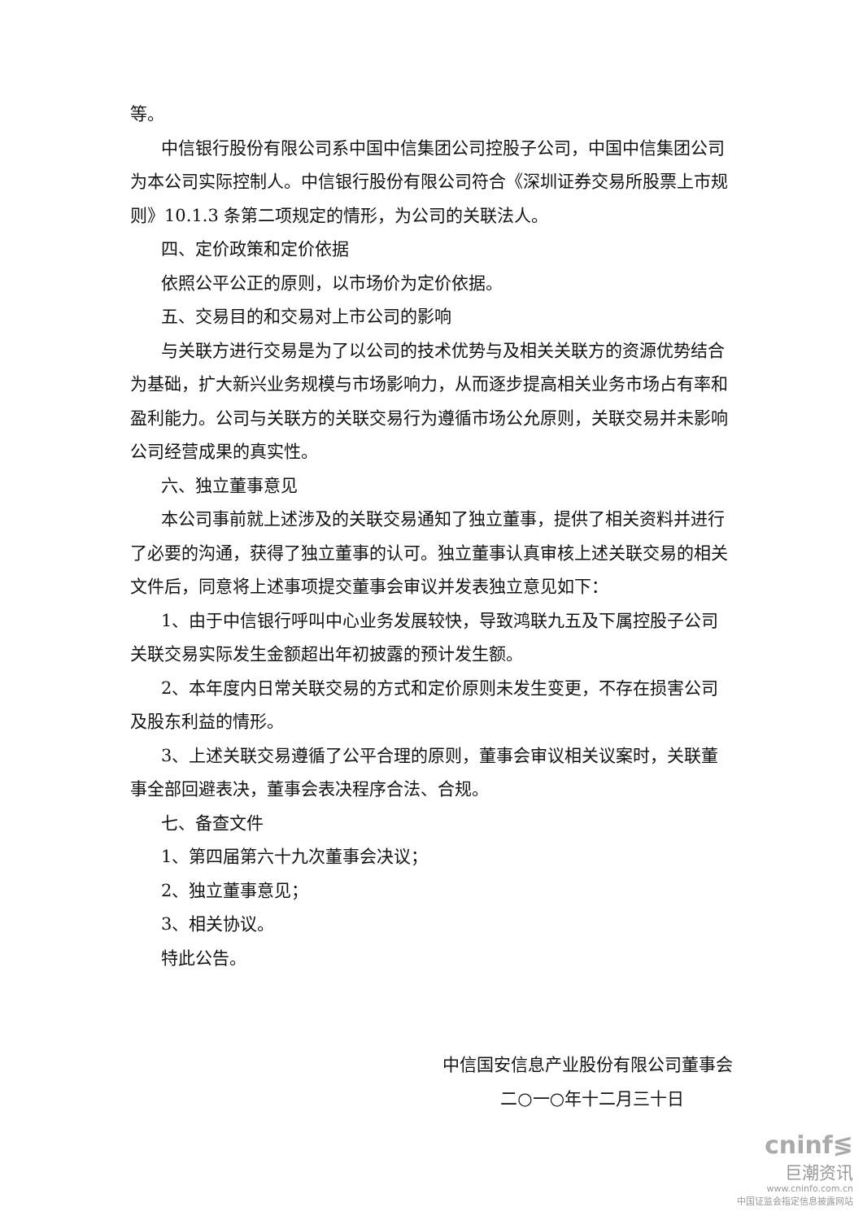等。
中信银行股份有限公司系中国中信集团公司控股子公司，中国中信集团公司为本公司实际控制人。中信银行股份有限公司符合《深圳证券交易所股票上市规则》10.1.3 条第二项规定的情形，为公司的关联法人。
四、定价政策和定价依据
依照公平公正的原则，以市场价为定价依据。
五、交易目的和交易对上市公司的影响
与关联方进行交易是为了以公司的技术优势与及相关关联方的资源优势结合为基础，扩大新兴业务规模与市场影响力，从而逐步提高相关业务市场占有率和盈利能力。公司与关联方的关联交易行为遵循市场公允原则，关联交易并未影响公司经营成果的真实性。
六、独立董事意见
本公司事前就上述涉及的关联交易通知了独立董事，提供了相关资料并进行了必要的沟通，获得了独立董事的认可。独立董事认真审核上述关联交易的相关文件后，同意将上述事项提交董事会审议并发表独立意见如下：
1、由于中信银行呼叫中心业务发展较快，导致鸿联九五及下属控股子公司关联交易实际发生金额超出年初披露的预计发生额。
2、本年度内日常关联交易的方式和定价原则未发生变更，不存在损害公司及股东利益的情形。
3、上述关联交易遵循了公平合理的原则，董事会审议相关议案时，关联董事全部回避表决，董事会表决程序合法、合规。
七、备查文件
1、第四届第六十九次董事会决议；
2、独立董事意见；
3、相关协议。
特此公告。
中信国安信息产业股份有限公司董事会
二○一○年十二月三十日
cninf≶
巨潮资讯
www.cninfo.com.cn
中国证监会指定信息披露网站